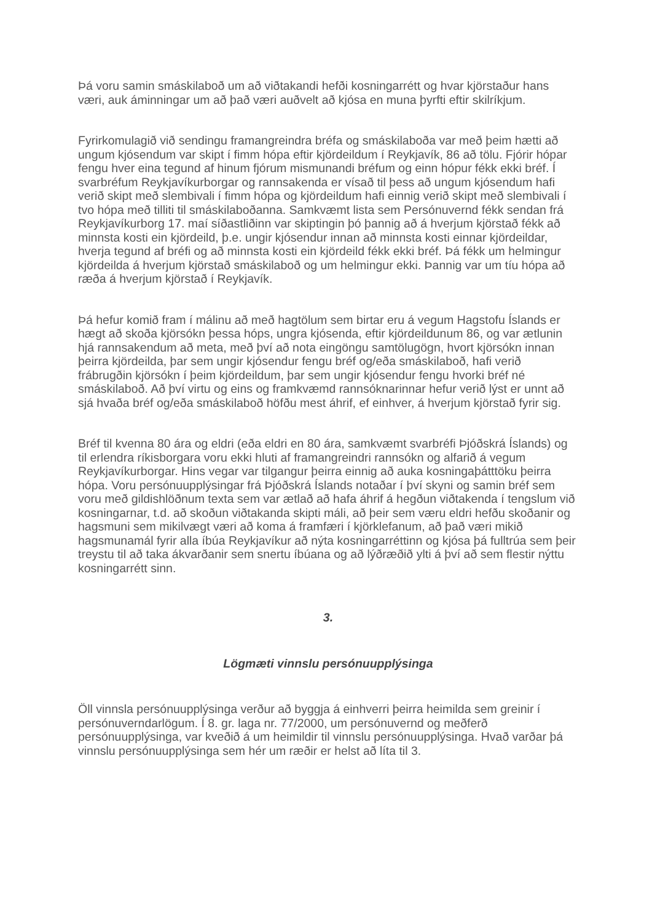Þá voru samin smáskilaboð um að viðtakandi hefði kosningarrétt og hvar kjörstaður hans væri, auk áminningar um að það væri auðvelt að kjósa en muna þyrfti eftir skilríkjum.
Fyrirkomulagið við sendingu framangreindra bréfa og smáskilaboða var með þeim hætti að ungum kjósendum var skipt í fimm hópa eftir kjördeildum í Reykjavík, 86 að tölu. Fjórir hópar fengu hver eina tegund af hinum fjórum mismunandi bréfum og einn hópur fékk ekki bréf. Í svarbréfum Reykjavíkurborgar og rannsakenda er vísað til þess að ungum kjósendum hafi verið skipt með slembivali í fimm hópa og kjördeildum hafi einnig verið skipt með slembivali í tvo hópa með tilliti til smáskilaboðanna. Samkvæmt lista sem Persónuvernd fékk sendan frá Reykjavíkurborg 17. maí síðastliðinn var skiptingin þó þannig að á hverjum kjörstað fékk að minnsta kosti ein kjördeild, þ.e. ungir kjósendur innan að minnsta kosti einnar kjördeildar, hverja tegund af bréfi og að minnsta kosti ein kjördeild fékk ekki bréf. Þá fékk um helmingur kjördeilda á hverjum kjörstað smáskilaboð og um helmingur ekki. Þannig var um tíu hópa að ræða á hverjum kjörstað í Reykjavík.
Þá hefur komið fram í málinu að með hagtölum sem birtar eru á vegum Hagstofu Íslands er hægt að skoða kjörsókn þessa hóps, ungra kjósenda, eftir kjördeildunum 86, og var ætlunin hjá rannsakendum að meta, með því að nota eingöngu samtölugögn, hvort kjörsókn innan þeirra kjördeilda, þar sem ungir kjósendur fengu bréf og/eða smáskilaboð, hafi verið frábrugðin kjörsókn í þeim kjördeildum, þar sem ungir kjósendur fengu hvorki bréf né smáskilaboð. Að því virtu og eins og framkvæmd rannsóknarinnar hefur verið lýst er unnt að sjá hvaða bréf og/eða smáskilaboð höfðu mest áhrif, ef einhver, á hverjum kjörstað fyrir sig.
Bréf til kvenna 80 ára og eldri (eða eldri en 80 ára, samkvæmt svarbréfi Þjóðskrá Íslands) og til erlendra ríkisborgara voru ekki hluti af framangreindri rannsókn og alfarið á vegum Reykjavíkurborgar. Hins vegar var tilgangur þeirra einnig að auka kosningaþátttöku þeirra hópa. Voru persónuupplýsingar frá Þjóðskrá Íslands notaðar í því skyni og samin bréf sem voru með gildishlöðnum texta sem var ætlað að hafa áhrif á hegðun viðtakenda í tengslum við kosningarnar, t.d. að skoðun viðtakanda skipti máli, að þeir sem væru eldri hefðu skoðanir og hagsmuni sem mikilvægt væri að koma á framfæri í kjörklefanum, að það væri mikið hagsmunamál fyrir alla íbúa Reykjavíkur að nýta kosningarréttinn og kjósa þá fulltrúa sem þeir treystu til að taka ákvarðanir sem snertu íbúana og að lýðræðið ylti á því að sem flestir nýttu kosningarrétt sinn.
3.
Lögmæti vinnslu persónuupplýsinga
Öll vinnsla persónuupplýsinga verður að byggja á einhverri þeirra heimilda sem greinir í persónuverndarlögum. Í 8. gr. laga nr. 77/2000, um persónuvernd og meðferð persónuupplýsinga, var kveðið á um heimildir til vinnslu persónuupplýsinga. Hvað varðar þá vinnslu persónuupplýsinga sem hér um ræðir er helst að líta til 3.